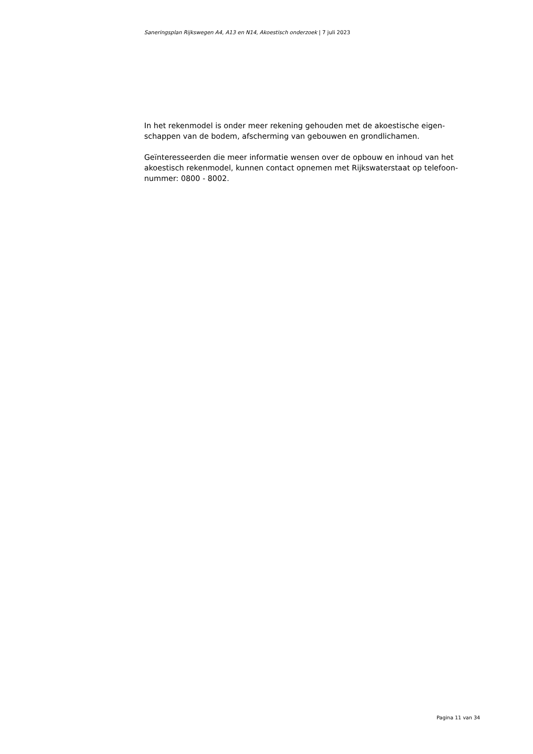Saneringsplan Rijkswegen A4, A13 en N14, Akoestisch onderzoek | 7 juli 2023
In het rekenmodel is onder meer rekening gehouden met de akoestische eigen-
schappen van de bodem, afscherming van gebouwen en grondlichamen.
Geïnteresseerden die meer informatie wensen over de opbouw en inhoud van het
akoestisch rekenmodel, kunnen contact opnemen met Rijkswaterstaat op telefoon-
nummer: 0800 - 8002.
Pagina 11 van 34